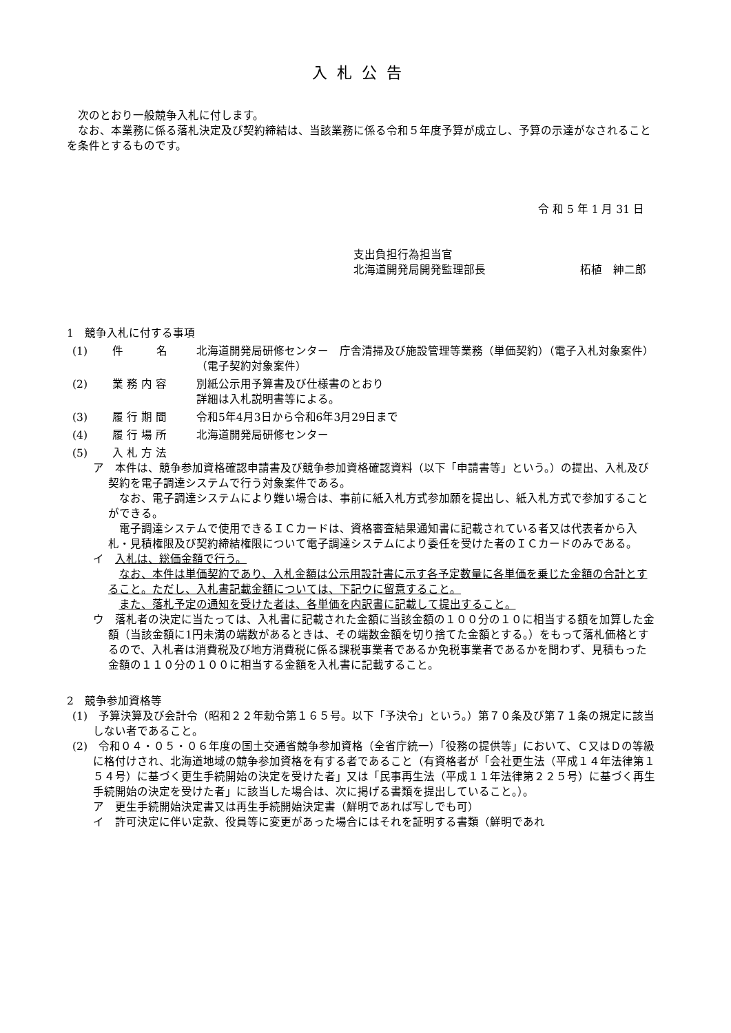入札公告
次のとおり一般競争入札に付します。
なお、本業務に係る落札決定及び契約締結は、当該業務に係る令和５年度予算が成立し、予算の示達がなされることを条件とするものです。
令 和 5 年 1 月 31 日
支出負担行為担当官
北海道開発局開発監理部長 柘植　紳二郎
1　競争入札に付する事項
(1) 件　　　名 北海道開発局研修センター　庁舎清掃及び施設管理等業務（単価契約）（電子入札対象案件）（電子契約対象案件）
(2) 業 務 内 容 別紙公示用予算書及び仕様書のとおり
詳細は入札説明書等による。
(3) 履 行 期 間 令和5年4月3日から令和6年3月29日まで
(4) 履 行 場 所 北海道開発局研修センター
(5) 入 札 方 法
ア　本件は、競争参加資格確認申請書及び競争参加資格確認資料（以下「申請書等」という。）の提出、入札及び契約を電子調達システムで行う対象案件である。
なお、電子調達システムにより難い場合は、事前に紙入札方式参加願を提出し、紙入札方式で参加することができる。
電子調達システムで使用できるＩＣカードは、資格審査結果通知書に記載されている者又は代表者から入札・見積権限及び契約締結権限について電子調達システムにより委任を受けた者のＩＣカードのみである。
イ　入札は、総価金額で行う。
なお、本件は単価契約であり、入札金額は公示用設計書に示す各予定数量に各単価を乗じた金額の合計とすること。ただし、入札書記載金額については、下記ウに留意すること。
また、落札予定の通知を受けた者は、各単価を内訳書に記載して提出すること。
ウ　落札者の決定に当たっては、入札書に記載された金額に当該金額の１００分の１０に相当する額を加算した金額（当該金額に1円未満の端数があるときは、その端数金額を切り捨てた金額とする。）をもって落札価格とするので、入札者は消費税及び地方消費税に係る課税事業者であるか免税事業者であるかを問わず、見積もった金額の１１０分の１００に相当する金額を入札書に記載すること。
2　競争参加資格等
(1)　予算決算及び会計令（昭和２２年勅令第１６５号。以下「予決令」という。）第７０条及び第７１条の規定に該当しない者であること。
(2)　令和０４・０５・０６年度の国土交通省競争参加資格（全省庁統一）「役務の提供等」において、Ｃ又はＤの等級に格付けされ、北海道地域の競争参加資格を有する者であること（有資格者が「会社更生法（平成１４年法律第１５４号）に基づく更生手続開始の決定を受けた者」又は「民事再生法（平成１１年法律第２２５号）に基づく再生手続開始の決定を受けた者」に該当した場合は、次に掲げる書類を提出していること。）。
ア　更生手続開始決定書又は再生手続開始決定書（鮮明であれば写しでも可）
イ　許可決定に伴い定款、役員等に変更があった場合にはそれを証明する書類（鮮明であれ